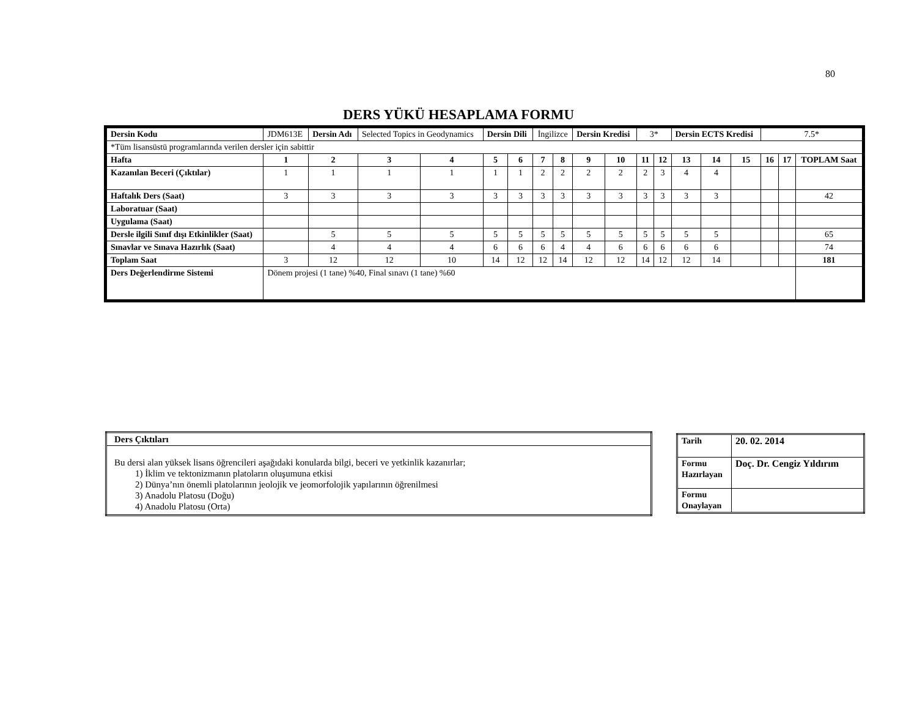80
DERS YÜKÜ HESAPLAMA FORMU
| Dersin Kodu | JDM613E | Dersin Adı | Selected Topics in Geodynamics | | Dersin Dili | | İngilizce | | Dersin Kredisi | | 3* | | Dersin ECTS Kredisi | | | 7.5* | | |
| *Tüm lisansüstü programlarında verilen dersler için sabittir | | | | | | | | | | | | | | | | | | |
| Hafta | 1 | 2 | 3 | 4 | 5 | 6 | 7 | 8 | 9 | 10 | 11 | 12 | 13 | 14 | 15 | 16 | 17 | TOPLAM Saat |
| Kazanılan Beceri (Çıktılar) | 1 | 1 | 1 | 1 | 1 | 1 | 2 | 2 | 2 | 2 | 2 | 3 | 4 | 4 | | | | |
| Haftalık Ders (Saat) | 3 | 3 | 3 | 3 | 3 | 3 | 3 | 3 | 3 | 3 | 3 | 3 | 3 | 3 | | | | 42 |
| Laboratuar (Saat) | | | | | | | | | | | | | | | | | | |
| Uygulama (Saat) | | | | | | | | | | | | | | | | | | |
| Dersle ilgili Sınıf dışı Etkinlikler (Saat) | | 5 | 5 | 5 | 5 | 5 | 5 | 5 | 5 | 5 | 5 | 5 | 5 | 5 | | | | 65 |
| Sınavlar ve Sınava Hazırlık (Saat) | | 4 | 4 | 4 | 6 | 6 | 6 | 4 | 4 | 6 | 6 | 6 | 6 | 6 | | | | 74 |
| Toplam Saat | 3 | 12 | 12 | 10 | 14 | 12 | 12 | 14 | 12 | 12 | 14 | 12 | 12 | 14 | | | | 181 |
| Ders Değerlendirme Sistemi | Dönem projesi (1 tane) %40, Final sınavı (1 tane) %60 | | | | | | | | | | | | | | | | | |
| Ders Çıktıları |
| Bu dersi alan yüksek lisans öğrencileri aşağıdaki konularda bilgi, beceri ve yetkinlik kazanırlar; 1) İklim ve tektonizmanın platoların oluşumuna etkisi 2) Dünya’nın önemli platolarının jeolojik ve jeomorfolojik yapılarının öğrenilmesi 3) Anadolu Platosu (Doğu) 4) Anadolu Platosu (Orta) |
| Tarih | 20. 02. 2014 |
| Formu Hazırlayan | Doç. Dr. Cengiz Yıldırım |
| Formu Onaylayan | |